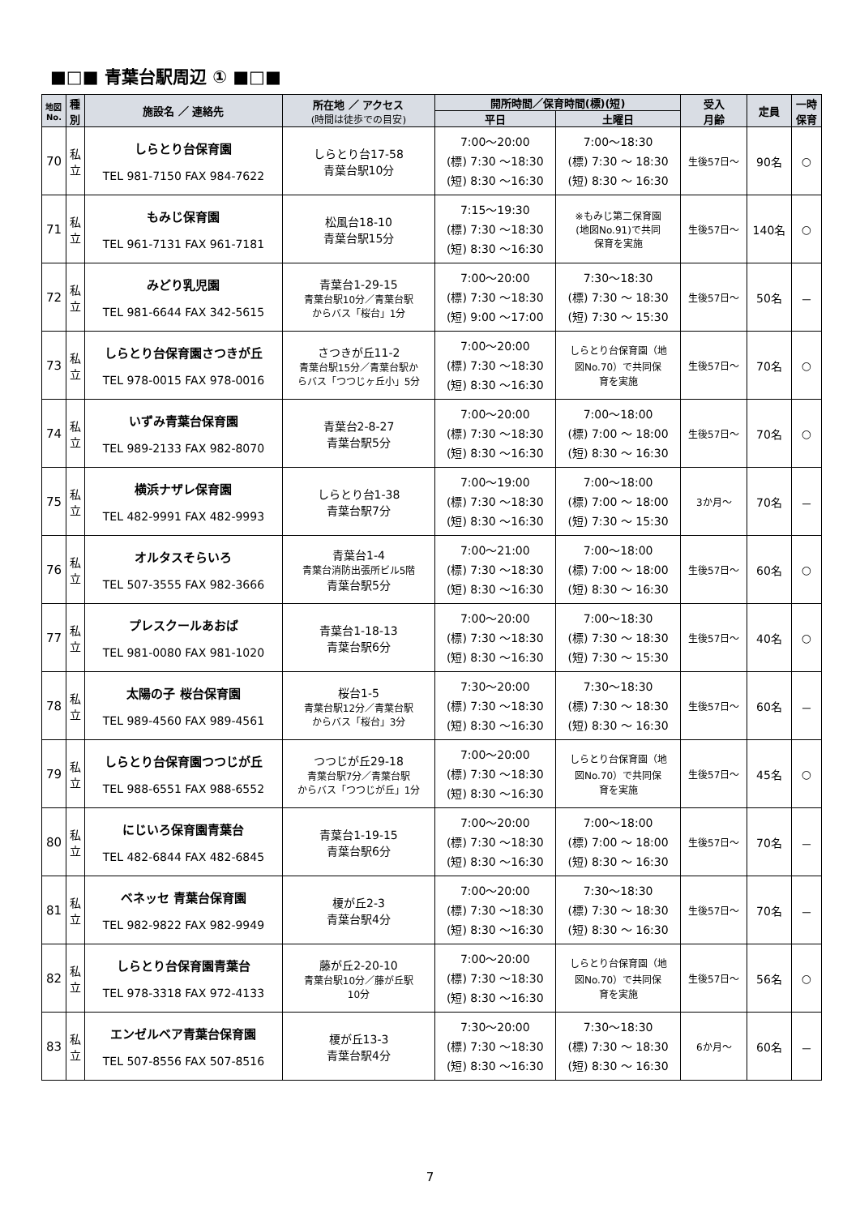■□■ 青葉台駅周辺 ① ■□■
| 地図 No. | 種 別 | 施設名 ／ 連絡先 | 所在地 ／ アクセス (時間は徒歩での目安) | 開所時間／保育時間(標)(短) | | 受入 月齢 | 定員 | 一時 保育 |
| --- | --- | --- | --- | --- | --- | --- | --- | --- |
| | | | | 平日 | 土曜日 | | | |
| 70 | 私 立 | しらとり台保育園 TEL 981-7150 FAX 984-7622 | しらとり台17-58 青葉台駅10分 | 7:00～20:00 (標) 7:30 ～18:30 (短) 8:30 ～16:30 | 7:00～18:30 (標) 7:30 ～ 18:30 (短) 8:30 ～ 16:30 | 生後57日～ | 90名 | ○ |
| 71 | 私 立 | もみじ保育園 TEL 961-7131 FAX 961-7181 | 松風台18-10 青葉台駅15分 | 7:15～19:30 (標) 7:30 ～18:30 (短) 8:30 ～16:30 | ※もみじ第二保育園 (地図No.91)で共同 保育を実施 | 生後57日～ | 140名 | ○ |
| 72 | 私 立 | みどり乳児園 TEL 981-6644 FAX 342-5615 | 青葉台1-29-15 青葉台駅10分／青葉台駅 からバス「桜台」1分 | 7:00～20:00 (標) 7:30 ～18:30 (短) 9:00 ～17:00 | 7:30～18:30 (標) 7:30 ～ 18:30 (短) 7:30 ～ 15:30 | 生後57日～ | 50名 | － |
| 73 | 私 立 | しらとり台保育園さつきが丘 TEL 978-0015 FAX 978-0016 | さつきが丘11-2 青葉台駅15分／青葉台駅か らバス「つつじヶ丘小」5分 | 7:00～20:00 (標) 7:30 ～18:30 (短) 8:30 ～16:30 | しらとり台保育園（地 図No.70）で共同保 育を実施 | 生後57日～ | 70名 | ○ |
| 74 | 私 立 | いずみ青葉台保育園 TEL 989-2133 FAX 982-8070 | 青葉台2-8-27 青葉台駅5分 | 7:00～20:00 (標) 7:30 ～18:30 (短) 8:30 ～16:30 | 7:00～18:00 (標) 7:00 ～ 18:00 (短) 8:30 ～ 16:30 | 生後57日～ | 70名 | ○ |
| 75 | 私 立 | 横浜ナザレ保育園 TEL 482-9991 FAX 482-9993 | しらとり台1-38 青葉台駅7分 | 7:00～19:00 (標) 7:30 ～18:30 (短) 8:30 ～16:30 | 7:00～18:00 (標) 7:00 ～ 18:00 (短) 7:30 ～ 15:30 | 3か月～ | 70名 | － |
| 76 | 私 立 | オルタスそらいろ TEL 507-3555 FAX 982-3666 | 青葉台1-4 青葉台消防出張所ビル5階 青葉台駅5分 | 7:00～21:00 (標) 7:30 ～18:30 (短) 8:30 ～16:30 | 7:00～18:00 (標) 7:00 ～ 18:00 (短) 8:30 ～ 16:30 | 生後57日～ | 60名 | ○ |
| 77 | 私 立 | プレスクールあおば TEL 981-0080 FAX 981-1020 | 青葉台1-18-13 青葉台駅6分 | 7:00～20:00 (標) 7:30 ～18:30 (短) 8:30 ～16:30 | 7:00～18:30 (標) 7:30 ～ 18:30 (短) 7:30 ～ 15:30 | 生後57日～ | 40名 | ○ |
| 78 | 私 立 | 太陽の子 桜台保育園 TEL 989-4560 FAX 989-4561 | 桜台1-5 青葉台駅12分／青葉台駅 からバス「桜台」3分 | 7:30～20:00 (標) 7:30 ～18:30 (短) 8:30 ～16:30 | 7:30～18:30 (標) 7:30 ～ 18:30 (短) 8:30 ～ 16:30 | 生後57日～ | 60名 | － |
| 79 | 私 立 | しらとり台保育園つつじが丘 TEL 988-6551 FAX 988-6552 | つつじが丘29-18 青葉台駅7分／青葉台駅 からバス「つつじが丘」1分 | 7:00～20:00 (標) 7:30 ～18:30 (短) 8:30 ～16:30 | しらとり台保育園（地 図No.70）で共同保 育を実施 | 生後57日～ | 45名 | ○ |
| 80 | 私 立 | にじいろ保育園青葉台 TEL 482-6844 FAX 482-6845 | 青葉台1-19-15 青葉台駅6分 | 7:00～20:00 (標) 7:30 ～18:30 (短) 8:30 ～16:30 | 7:00～18:00 (標) 7:00 ～ 18:00 (短) 8:30 ～ 16:30 | 生後57日～ | 70名 | － |
| 81 | 私 立 | ベネッセ 青葉台保育園 TEL 982-9822 FAX 982-9949 | 榎が丘2-3 青葉台駅4分 | 7:00～20:00 (標) 7:30 ～18:30 (短) 8:30 ～16:30 | 7:30～18:30 (標) 7:30 ～ 18:30 (短) 8:30 ～ 16:30 | 生後57日～ | 70名 | － |
| 82 | 私 立 | しらとり台保育園青葉台 TEL 978-3318 FAX 972-4133 | 藤が丘2-20-10 青葉台駅10分／藤が丘駅 10分 | 7:00～20:00 (標) 7:30 ～18:30 (短) 8:30 ～16:30 | しらとり台保育園（地 図No.70）で共同保 育を実施 | 生後57日～ | 56名 | ○ |
| 83 | 私 立 | エンゼルベア青葉台保育園 TEL 507-8556 FAX 507-8516 | 榎が丘13-3 青葉台駅4分 | 7:30～20:00 (標) 7:30 ～18:30 (短) 8:30 ～16:30 | 7:30～18:30 (標) 7:30 ～ 18:30 (短) 8:30 ～ 16:30 | 6か月～ | 60名 | － |
7